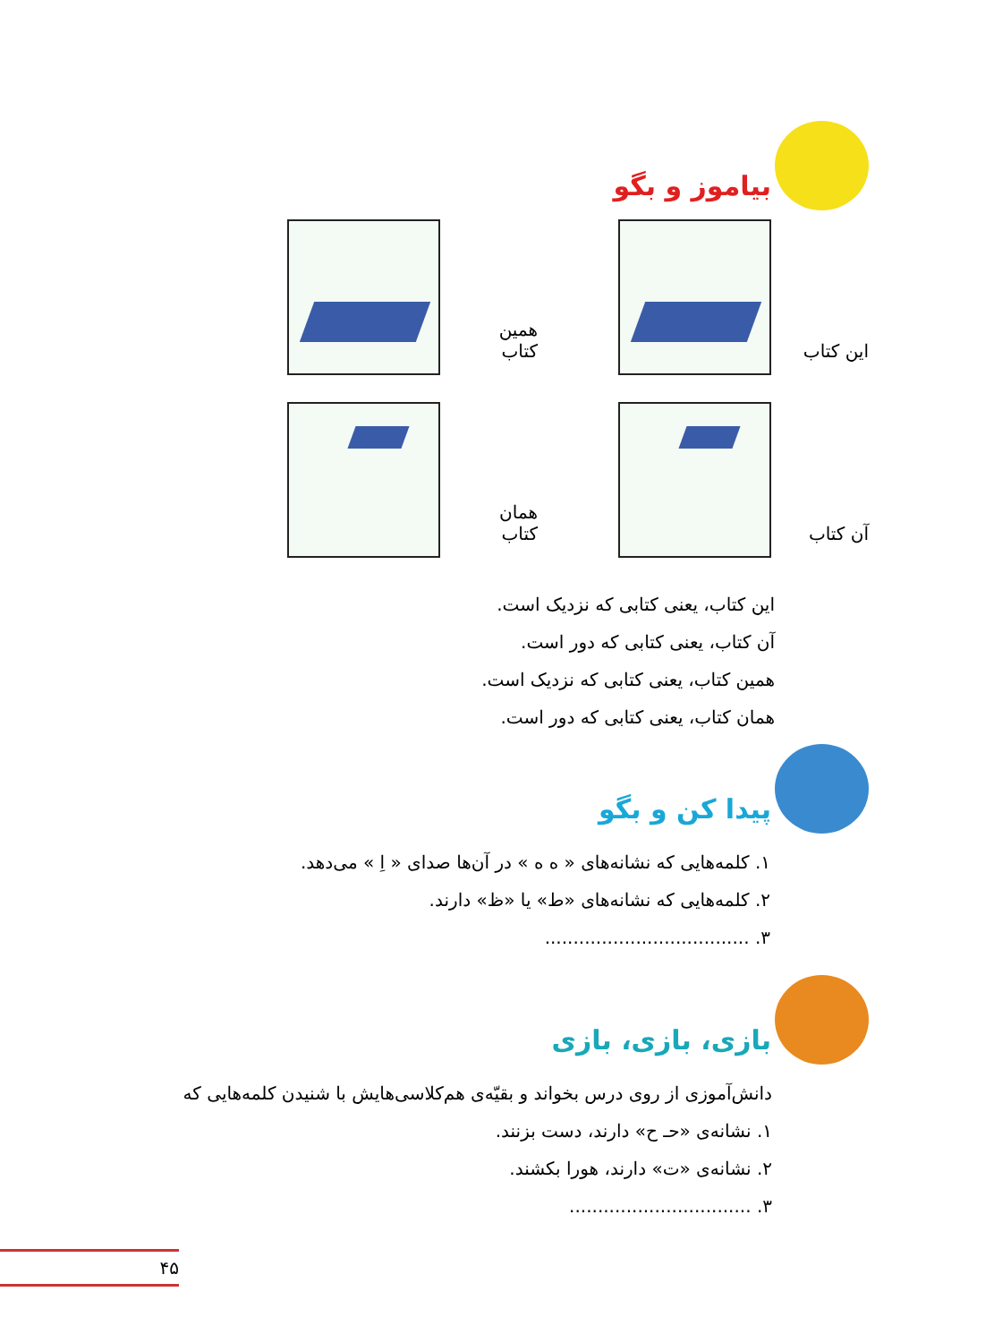بیاموز و بگو
این کتاب
همین کتاب
آن کتاب
همان کتاب
این کتاب، یعنی کتابی که نزدیک است.
آن کتاب، یعنی کتابی که دور است.
همین کتاب، یعنی کتابی که نزدیک است.
همان کتاب، یعنی کتابی که دور است.
پیدا کن و بگو
۱. کلمه‌هایی که نشانه‌های « ه ه » در آن‌ها صدای « اِ » می‌دهد.
۲. کلمه‌هایی که نشانه‌های «ط» یا «ظ» دارند.
۳. ....................................
بازی، بازی، بازی
دانش‌آموزی از روی درس بخواند و بقیّه‌ی هم‌کلاسی‌هایش با شنیدن کلمه‌هایی که
۱. نشانه‌ی «حـ ح» دارند، دست بزنند.
۲. نشانه‌ی «ت» دارند، هورا بکشند.
۳. ................................
۴۵